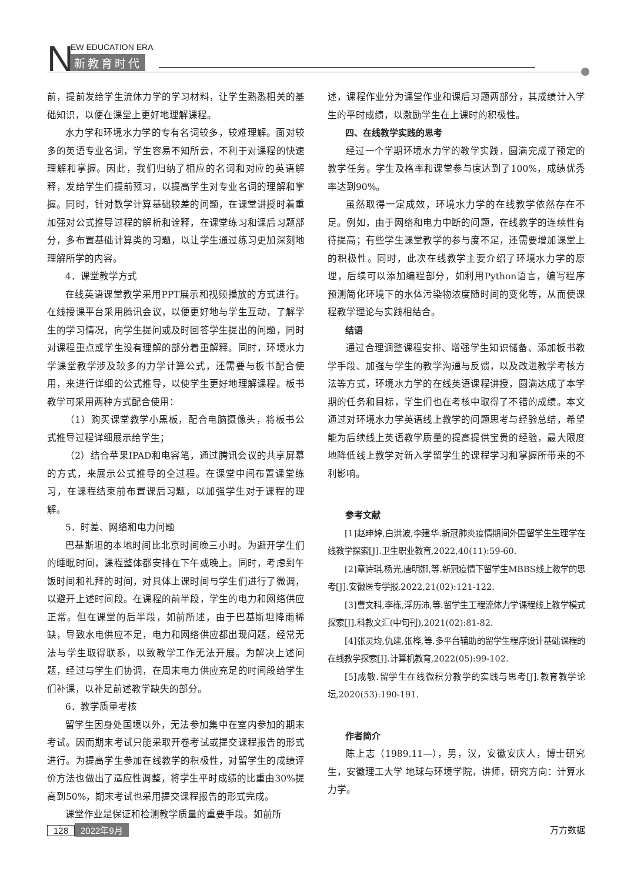N EW EDUCATION ERA
新教育时代
前，提前发给学生流体力学的学习材料，让学生熟悉相关的基础知识，以便在课堂上更好地理解课程。
水力学和环境水力学的专有名词较多，较难理解。面对较多的英语专业名词，学生容易不知所云，不利于对课程的快速理解和掌握。因此，我们归纳了相应的名词和对应的英语解释，发给学生们提前预习，以提高学生对专业名词的理解和掌握。同时，针对数学计算基础较差的问题，在课堂讲授时着重加强对公式推导过程的解析和诠释，在课堂练习和课后习题部分，多布置基础计算类的习题，以让学生通过练习更加深刻地理解所学的内容。
4．课堂教学方式
在线英语课堂教学采用PPT展示和视频播放的方式进行。在线授课平台采用腾讯会议，以便更好地与学生互动，了解学生的学习情况，向学生提问或及时回答学生提出的问题，同时对课程重点或学生没有理解的部分着重解释。同时，环境水力学课堂教学涉及较多的力学计算公式，还需要与板书配合使用，来进行详细的公式推导，以使学生更好地理解课程。板书教学可采用两种方式配合使用：
（1）购买课堂教学小黑板，配合电脑摄像头，将板书公式推导过程详细展示给学生；
（2）结合苹果IPAD和电容笔，通过腾讯会议的共享屏幕的方式，来展示公式推导的全过程。在课堂中间布置课堂练习，在课程结束前布置课后习题，以加强学生对于课程的理解。
5．时差、网络和电力问题
巴基斯坦的本地时间比北京时间晚三小时。为避开学生们的睡眠时间，课程整体都安排在下午或晚上。同时，考虑到午饭时间和礼拜的时间，对具体上课时间与学生们进行了微调，以避开上述时间段。在课程的前半段，学生的电力和网络供应正常。但在课堂的后半段，如前所述，由于巴基斯坦降雨稀缺，导致水电供应不足，电力和网络供应都出现问题，经常无法与学生取得联系，以致教学工作无法开展。为解决上述问题，经过与学生们协调，在周末电力供应充足的时间段给学生们补课，以补足前述教学缺失的部分。
6．教学质量考核
留学生因身处国境以外，无法参加集中在室内参加的期末考试。因而期末考试只能采取开卷考试或提交课程报告的形式进行。为提高学生参加在线教学的积极性，对留学生的成绩评价方法也做出了适应性调整，将学生平时成绩的比重由30%提高到50%，期末考试也采用提交课程报告的形式完成。
课堂作业是保证和检测教学质量的重要手段。如前所
述，课程作业分为课堂作业和课后习题两部分，其成绩计入学生的平时成绩，以激励学生在上课时的积极性。
四、在线教学实践的思考
经过一个学期环境水力学的教学实践，圆满完成了预定的教学任务。学生及格率和课堂参与度达到了100%，成绩优秀率达到90%。
虽然取得一定成效，环境水力学的在线教学依然存在不足。例如，由于网络和电力中断的问题，在线教学的连续性有待提高；有些学生课堂教学的参与度不足，还需要增加课堂上的积极性。同时，此次在线教学主要介绍了环境水力学的原理，后续可以添加编程部分，如利用Python语言，编写程序预测简化环境下的水体污染物浓度随时间的变化等，从而使课程教学理论与实践相结合。
结语
通过合理调整课程安排、增强学生知识储备、添加板书教学手段、加强与学生的教学沟通与反馈，以及改进教学考核方法等方式，环境水力学的在线英语课程讲授，圆满达成了本学期的任务和目标，学生们也在考核中取得了不错的成绩。本文通过对环境水力学英语线上教学的问题思考与经验总结，希望能为后续线上英语教学质量的提高提供宝贵的经验，最大限度地降低线上教学对新入学留学生的课程学习和掌握所带来的不利影响。
参考文献
[1]赵珅婷,白洪波,李建华.新冠肺炎疫情期间外国留学生生理学在线教学探索[J].卫生职业教育,2022,40(11):59-60.
[2]章诗琪,杨光,唐明娜,等.新冠疫情下留学生MBBS线上教学的思考[J].安徽医专学报,2022,21(02):121-122.
[3]曹文科,李栋,浮历沛,等.留学生工程流体力学课程线上教学模式探索[J].科教文汇(中旬刊),2021(02):81-82.
[4]张灵均,仇建,张桦,等.多平台辅助的留学生程序设计基础课程的在线教学探索[J].计算机教育,2022(05):99-102.
[5]成敏.留学生在线微积分教学的实践与思考[J].教育教学论坛,2020(53):190-191.
作者简介
陈上志（1989.11—），男，汉，安徽安庆人，博士研究生，安徽理工大学 地球与环境学院，讲师，研究方向：计算水力学。
128 2022年9月 万方数据